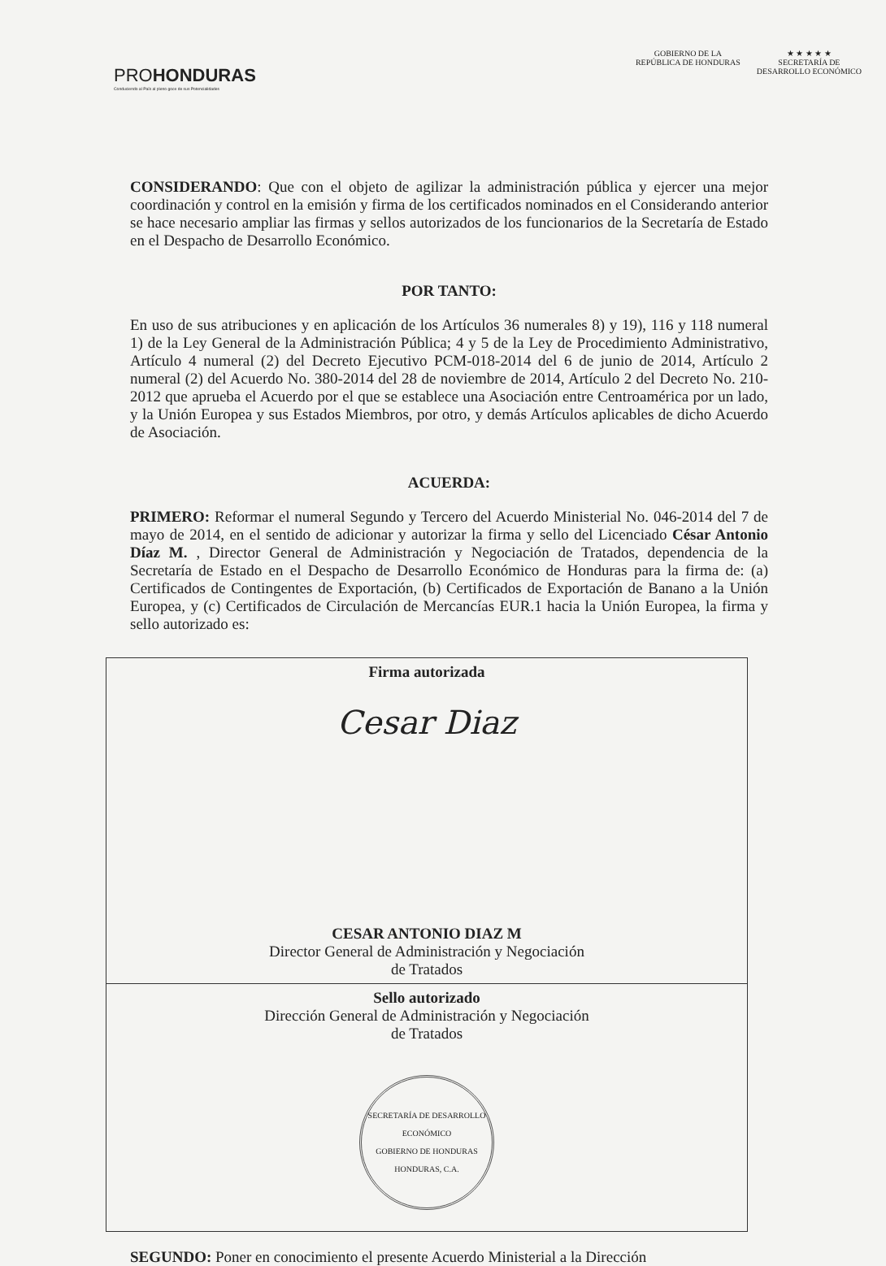PROHONDURAS
Conduciendo al País al pleno goce de sus Potencialidades
GOBIERNO DE LA
REPÚBLICA DE HONDURAS
★ ★ ★ ★ ★
SECRETARÍA DE
DESARROLLO ECONÓMICO
CONSIDERANDO: Que con el objeto de agilizar la administración pública y ejercer una mejor coordinación y control en la emisión y firma de los certificados nominados en el Considerando anterior se hace necesario ampliar las firmas y sellos autorizados de los funcionarios de la Secretaría de Estado en el Despacho de Desarrollo Económico.
POR TANTO:
En uso de sus atribuciones y en aplicación de los Artículos 36 numerales 8) y 19), 116 y 118 numeral 1) de la Ley General de la Administración Pública; 4 y 5 de la Ley de Procedimiento Administrativo, Artículo 4 numeral (2) del Decreto Ejecutivo PCM-018-2014 del 6 de junio de 2014, Artículo 2 numeral (2) del Acuerdo No. 380-2014 del 28 de noviembre de 2014, Artículo 2 del Decreto No. 210-2012 que aprueba el Acuerdo por el que se establece una Asociación entre Centroamérica por un lado, y la Unión Europea y sus Estados Miembros, por otro, y demás Artículos aplicables de dicho Acuerdo de Asociación.
ACUERDA:
PRIMERO: Reformar el numeral Segundo y Tercero del Acuerdo Ministerial No. 046-2014 del 7 de mayo de 2014, en el sentido de adicionar y autorizar la firma y sello del Licenciado César Antonio Díaz M. , Director General de Administración y Negociación de Tratados, dependencia de la Secretaría de Estado en el Despacho de Desarrollo Económico de Honduras para la firma de: (a) Certificados de Contingentes de Exportación, (b) Certificados de Exportación de Banano a la Unión Europea, y (c) Certificados de Circulación de Mercancías EUR.1 hacia la Unión Europea, la firma y sello autorizado es:
| Firma autorizada Cesar Diaz CESAR ANTONIO DIAZ M Director General de Administración y Negociación de Tratados |
| Sello autorizado Dirección General de Administración y Negociación de Tratados SECRETARÍA DE DESARROLLO ECONÓMICO GOBIERNO DE HONDURAS HONDURAS, C.A. |
SEGUNDO: Poner en conocimiento el presente Acuerdo Ministerial a la Dirección